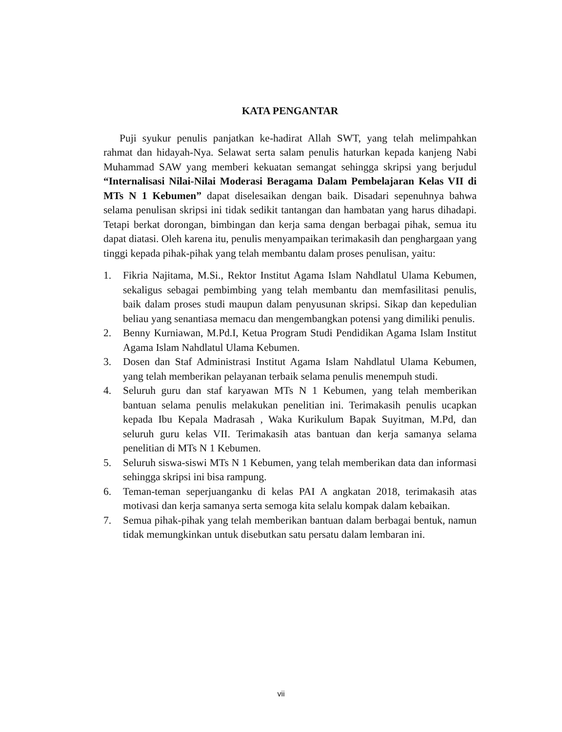KATA PENGANTAR
Puji syukur penulis panjatkan ke-hadirat Allah SWT, yang telah melimpahkan rahmat dan hidayah-Nya. Selawat serta salam penulis haturkan kepada kanjeng Nabi Muhammad SAW yang memberi kekuatan semangat sehingga skripsi yang berjudul “Internalisasi Nilai-Nilai Moderasi Beragama Dalam Pembelajaran Kelas VII di MTs N 1 Kebumen” dapat diselesaikan dengan baik. Disadari sepenuhnya bahwa selama penulisan skripsi ini tidak sedikit tantangan dan hambatan yang harus dihadapi. Tetapi berkat dorongan, bimbingan dan kerja sama dengan berbagai pihak, semua itu dapat diatasi. Oleh karena itu, penulis menyampaikan terimakasih dan penghargaan yang tinggi kepada pihak-pihak yang telah membantu dalam proses penulisan, yaitu:
1. Fikria Najitama, M.Si., Rektor Institut Agama Islam Nahdlatul Ulama Kebumen, sekaligus sebagai pembimbing yang telah membantu dan memfasilitasi penulis, baik dalam proses studi maupun dalam penyusunan skripsi. Sikap dan kepedulian beliau yang senantiasa memacu dan mengembangkan potensi yang dimiliki penulis.
2. Benny Kurniawan, M.Pd.I, Ketua Program Studi Pendidikan Agama Islam Institut Agama Islam Nahdlatul Ulama Kebumen.
3. Dosen dan Staf Administrasi Institut Agama Islam Nahdlatul Ulama Kebumen, yang telah memberikan pelayanan terbaik selama penulis menempuh studi.
4. Seluruh guru dan staf karyawan MTs N 1 Kebumen, yang telah memberikan bantuan selama penulis melakukan penelitian ini. Terimakasih penulis ucapkan kepada Ibu Kepala Madrasah , Waka Kurikulum Bapak Suyitman, M.Pd, dan seluruh guru kelas VII. Terimakasih atas bantuan dan kerja samanya selama penelitian di MTs N 1 Kebumen.
5. Seluruh siswa-siswi MTs N 1 Kebumen, yang telah memberikan data dan informasi sehingga skripsi ini bisa rampung.
6. Teman-teman seperjuanganku di kelas PAI A angkatan 2018, terimakasih atas motivasi dan kerja samanya serta semoga kita selalu kompak dalam kebaikan.
7. Semua pihak-pihak yang telah memberikan bantuan dalam berbagai bentuk, namun tidak memungkinkan untuk disebutkan satu persatu dalam lembaran ini.
vii